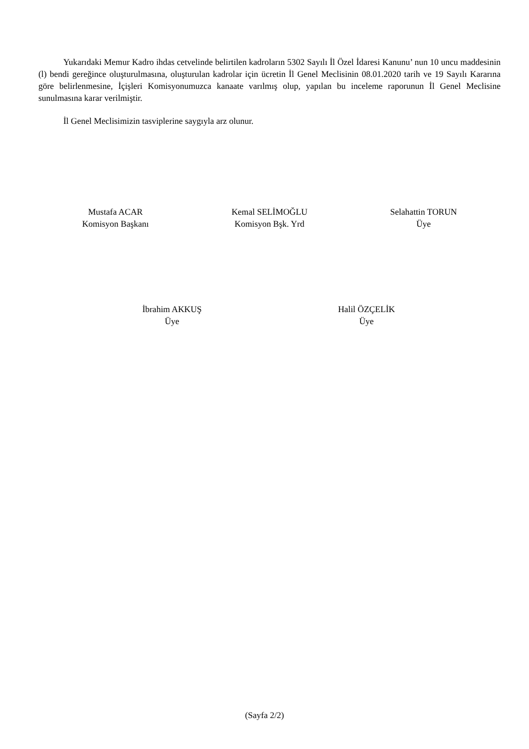Yukarıdaki Memur Kadro ihdas cetvelinde belirtilen kadroların 5302 Sayılı İl Özel İdaresi Kanunu’ nun 10 uncu maddesinin (l) bendi gereğince oluşturulmasına, oluşturulan kadrolar için ücretin İl Genel Meclisinin 08.01.2020 tarih ve 19 Sayılı Kararına göre belirlenmesine, İçişleri Komisyonumuzca kanaate varılmış olup, yapılan bu inceleme raporunun İl Genel Meclisine sunulmasına karar verilmiştir.
İl Genel Meclisimizin tasviplerine saygıyla arz olunur.
Mustafa ACAR
Komisyon Başkanı
Kemal SELİMOĞLU
Komisyon Bşk. Yrd
Selahattin TORUN
Üye
İbrahim AKKUŞ
Üye
Halil ÖZÇELİK
Üye
(Sayfa 2/2)